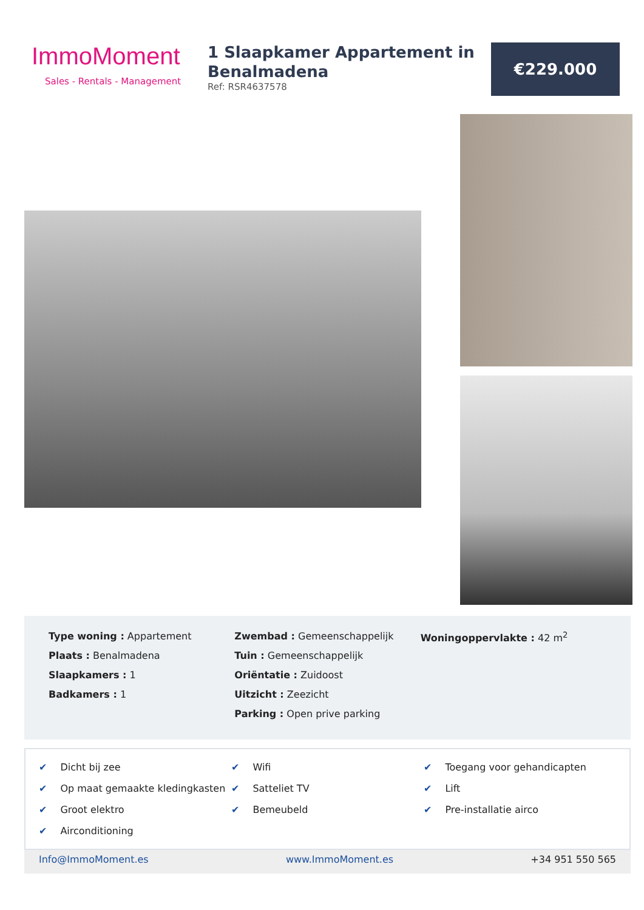ImmoMoment
Sales - Rentals - Management
1 Slaapkamer Appartement in Benalmadena
Ref: RSR4637578
€229.000
Type woning : Appartement
Plaats : Benalmadena
Slaapkamers : 1
Badkamers : 1
Zwembad : Gemeenschappelijk
Tuin : Gemeenschappelijk
Oriëntatie : Zuidoost
Uitzicht : Zeezicht
Parking : Open prive parking
Woningoppervlakte : 42 m<sup>2</sup>
✔ Dicht bij zee
✔ Wifi
✔ Toegang voor gehandicapten
✔ Op maat gemaakte kledingkasten
✔ Satteliet TV
✔ Lift
✔ Groot elektro
✔ Bemeubeld
✔ Pre-installatie airco
✔ Airconditioning
Info@ImmoMoment.es www.ImmoMoment.es +34 951 550 565